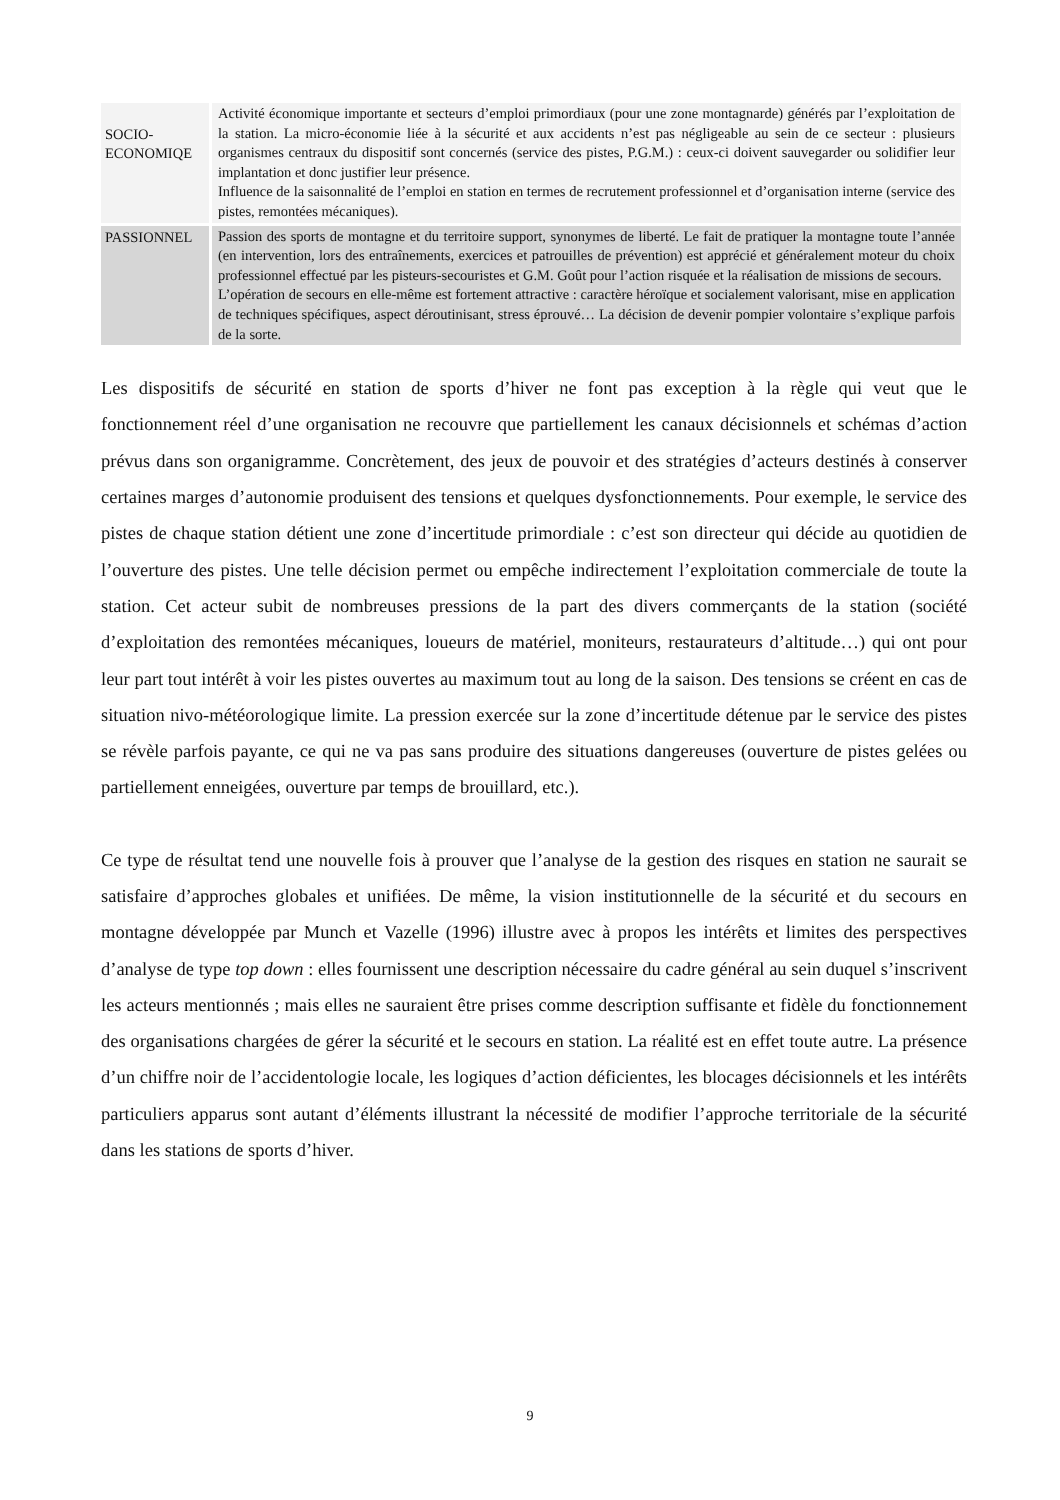| SOCIO- ECONOMIQE | Activité économique importante et secteurs d’emploi primordiaux (pour une zone montagnarde) générés par l’exploitation de la station. La micro-économie liée à la sécurité et aux accidents n’est pas négligeable au sein de ce secteur : plusieurs organismes centraux du dispositif sont concernés (service des pistes, P.G.M.) : ceux-ci doivent sauvegarder ou solidifier leur implantation et donc justifier leur présence. Influence de la saisonnalité de l’emploi en station en termes de recrutement professionnel et d’organisation interne (service des pistes, remontées mécaniques). |
| PASSIONNEL | Passion des sports de montagne et du territoire support, synonymes de liberté. Le fait de pratiquer la montagne toute l’année (en intervention, lors des entraînements, exercices et patrouilles de prévention) est apprécié et généralement moteur du choix professionnel effectué par les pisteurs-secouristes et G.M. Goût pour l’action risquée et la réalisation de missions de secours. L’opération de secours en elle-même est fortement attractive : caractère héroïque et socialement valorisant, mise en application de techniques spécifiques, aspect déroutinisant, stress éprouvé… La décision de devenir pompier volontaire s’explique parfois de la sorte. |
Les dispositifs de sécurité en station de sports d’hiver ne font pas exception à la règle qui veut que le fonctionnement réel d’une organisation ne recouvre que partiellement les canaux décisionnels et schémas d’action prévus dans son organigramme. Concrètement, des jeux de pouvoir et des stratégies d’acteurs destinés à conserver certaines marges d’autonomie produisent des tensions et quelques dysfonctionnements. Pour exemple, le service des pistes de chaque station détient une zone d’incertitude primordiale : c’est son directeur qui décide au quotidien de l’ouverture des pistes. Une telle décision permet ou empêche indirectement l’exploitation commerciale de toute la station. Cet acteur subit de nombreuses pressions de la part des divers commerçants de la station (société d’exploitation des remontées mécaniques, loueurs de matériel, moniteurs, restaurateurs d’altitude…) qui ont pour leur part tout intérêt à voir les pistes ouvertes au maximum tout au long de la saison. Des tensions se créent en cas de situation nivo-météorologique limite. La pression exercée sur la zone d’incertitude détenue par le service des pistes se révèle parfois payante, ce qui ne va pas sans produire des situations dangereuses (ouverture de pistes gelées ou partiellement enneigées, ouverture par temps de brouillard, etc.).
Ce type de résultat tend une nouvelle fois à prouver que l’analyse de la gestion des risques en station ne saurait se satisfaire d’approches globales et unifiées. De même, la vision institutionnelle de la sécurité et du secours en montagne développée par Munch et Vazelle (1996) illustre avec à propos les intérêts et limites des perspectives d’analyse de type top down : elles fournissent une description nécessaire du cadre général au sein duquel s’inscrivent les acteurs mentionnés ; mais elles ne sauraient être prises comme description suffisante et fidèle du fonctionnement des organisations chargées de gérer la sécurité et le secours en station. La réalité est en effet toute autre. La présence d’un chiffre noir de l’accidentologie locale, les logiques d’action déficientes, les blocages décisionnels et les intérêts particuliers apparus sont autant d’éléments illustrant la nécessité de modifier l’approche territoriale de la sécurité dans les stations de sports d’hiver.
9